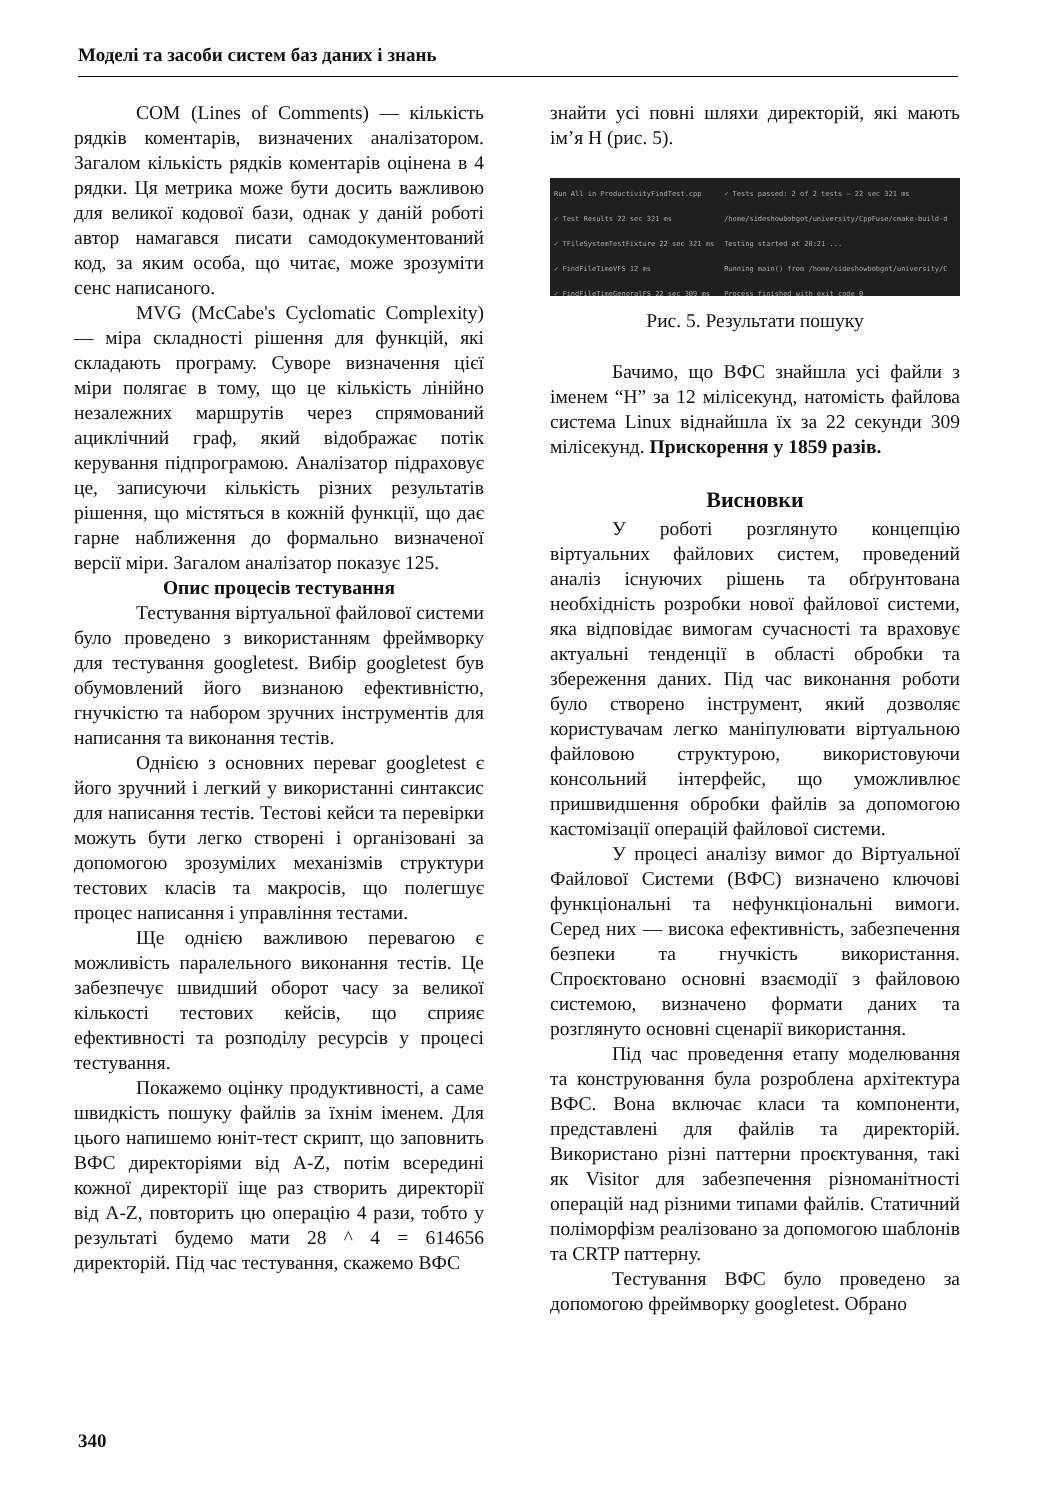Моделі та засоби систем баз даних і знань
COM (Lines of Comments) — кількість рядків коментарів, визначених аналізатором. Загалом кількість рядків коментарів оцінена в 4 рядки. Ця метрика може бути досить важливою для великої кодової бази, однак у даній роботі автор намагався писати самодокументований код, за яким особа, що читає, може зрозуміти сенс написаного.
MVG (McCabe's Cyclomatic Complexity) — міра складності рішення для функцій, які складають програму. Суворе визначення цієї міри полягає в тому, що це кількість лінійно незалежних маршрутів через спрямований ациклічний граф, який відображає потік керування підпрограмою. Аналізатор підраховує це, записуючи кількість різних результатів рішення, що містяться в кожній функції, що дає гарне наближення до формально визначеної версії міри. Загалом аналізатор показує 125.
Опис процесів тестування
Тестування віртуальної файлової системи було проведено з використанням фреймворку для тестування googletest. Вибір googletest був обумовлений його визнаною ефективністю, гнучкістю та набором зручних інструментів для написання та виконання тестів.
Однією з основних переваг googletest є його зручний і легкий у використанні синтаксис для написання тестів. Тестові кейси та перевірки можуть бути легко створені і організовані за допомогою зрозумілих механізмів структури тестових класів та макросів, що полегшує процес написання і управління тестами.
Ще однією важливою перевагою є можливість паралельного виконання тестів. Це забезпечує швидший оборот часу за великої кількості тестових кейсів, що сприяє ефективності та розподілу ресурсів у процесі тестування.
Покажемо оцінку продуктивності, а саме швидкість пошуку файлів за їхнім іменем. Для цього напишемо юніт-тест скрипт, що заповнить ВФС директоріями від A-Z, потім всередині кожної директорії іще раз створить директорії від A-Z, повторить цю операцію 4 рази, тобто у результаті будемо мати 28 ^ 4 = 614656 директорій. Під час тестування, скажемо ВФС
знайти усі повні шляхи директорій, які мають ім’я H (рис. 5).
Run All in ProductivityFindTest.cpp
✓ Test Results 22 sec 321 ms
✓ TFileSystemTestFixture 22 sec 321 ms
✓ FindFileTimeVFS 12 ms
✓ FindFileTimeGeneralFS 22 sec 309 ms
✓ Tests passed: 2 of 2 tests – 22 sec 321 ms
/home/sideshowbobgot/university/CppFuse/cmake-build-d
Testing started at 20:21 ...
Running main() from /home/sideshowbobgot/university/C
Process finished with exit code 0
Рис. 5. Результати пошуку
Бачимо, що ВФС знайшла усі файли з іменем “H” за 12 мілісекунд, натомість файлова система Linux віднайшла їх за 22 секунди 309 мілісекунд. Прискорення у 1859 разів.
Висновки
У роботі розглянуто концепцію віртуальних файлових систем, проведений аналіз існуючих рішень та обґрунтована необхідність розробки нової файлової системи, яка відповідає вимогам сучасності та враховує актуальні тенденції в області обробки та збереження даних. Під час виконання роботи було створено інструмент, який дозволяє користувачам легко маніпулювати віртуальною файловою структурою, використовуючи консольний інтерфейс, що уможливлює пришвидшення обробки файлів за допомогою кастомізації операцій файлової системи.
У процесі аналізу вимог до Віртуальної Файлової Системи (ВФС) визначено ключові функціональні та нефункціональні вимоги. Серед них — висока ефективність, забезпечення безпеки та гнучкість використання. Спроєктовано основні взаємодії з файловою системою, визначено формати даних та розглянуто основні сценарії використання.
Під час проведення етапу моделювання та конструювання була розроблена архітектура ВФС. Вона включає класи та компоненти, представлені для файлів та директорій. Використано різні паттерни проєктування, такі як Visitor для забезпечення різноманітності операцій над різними типами файлів. Статичний поліморфізм реалізовано за допомогою шаблонів та CRTP паттерну.
Тестування ВФС було проведено за допомогою фреймворку googletest. Обрано
340